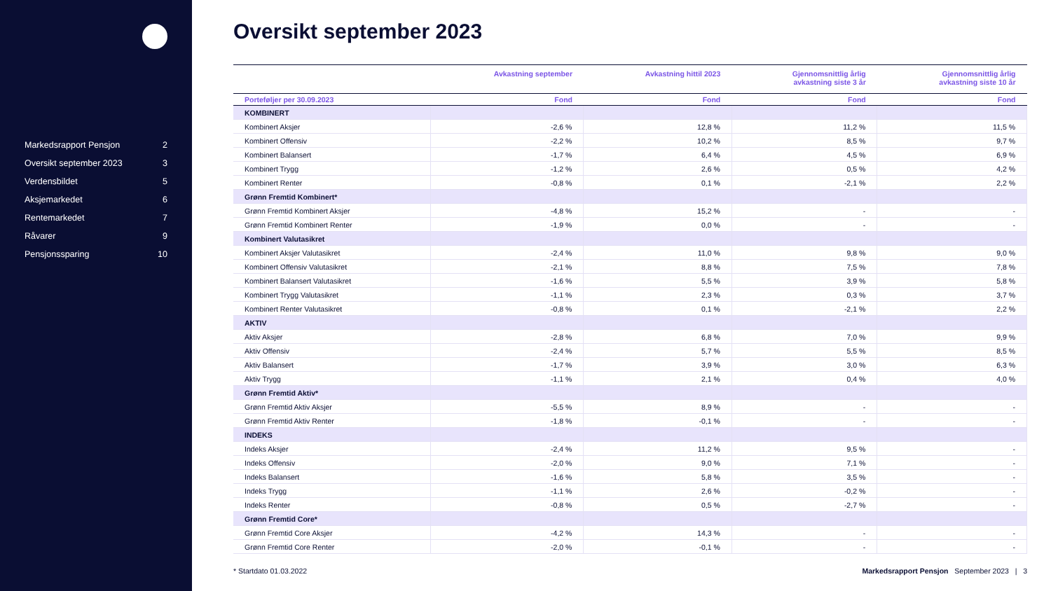Markedsrapport Pensjon 2
Oversikt september 2023 3
Verdensbildet 5
Aksjemarkedet 6
Rentemarkedet 7
Råvarer 9
Pensjonssparing 10
Oversikt september 2023
| | Avkastning september | Avkastning hittil 2023 | Gjennomsnittlig årlig avkastning siste 3 år | Gjennomsnittlig årlig avkastning siste 10 år |
| --- | --- | --- | --- | --- |
| Porteføljer per 30.09.2023 | Fond | Fond | Fond | Fond |
| KOMBINERT | | | | |
| Kombinert Aksjer | -2,6 % | 12,8 % | 11,2 % | 11,5 % |
| Kombinert Offensiv | -2,2 % | 10,2 % | 8,5 % | 9,7 % |
| Kombinert Balansert | -1,7 % | 6,4 % | 4,5 % | 6,9 % |
| Kombinert Trygg | -1,2 % | 2,6 % | 0,5 % | 4,2 % |
| Kombinert Renter | -0,8 % | 0,1 % | -2,1 % | 2,2 % |
| Grønn Fremtid Kombinert* | | | | |
| Grønn Fremtid Kombinert Aksjer | -4,8 % | 15,2 % | - | - |
| Grønn Fremtid Kombinert Renter | -1,9 % | 0,0 % | - | - |
| Kombinert Valutasikret | | | | |
| Kombinert Aksjer Valutasikret | -2,4 % | 11,0 % | 9,8 % | 9,0 % |
| Kombinert Offensiv Valutasikret | -2,1 % | 8,8 % | 7,5 % | 7,8 % |
| Kombinert Balansert Valutasikret | -1,6 % | 5,5 % | 3,9 % | 5,8 % |
| Kombinert Trygg Valutasikret | -1,1 % | 2,3 % | 0,3 % | 3,7 % |
| Kombinert Renter Valutasikret | -0,8 % | 0,1 % | -2,1 % | 2,2 % |
| AKTIV | | | | |
| Aktiv Aksjer | -2,8 % | 6,8 % | 7,0 % | 9,9 % |
| Aktiv Offensiv | -2,4 % | 5,7 % | 5,5 % | 8,5 % |
| Aktiv Balansert | -1,7 % | 3,9 % | 3,0 % | 6,3 % |
| Aktiv Trygg | -1,1 % | 2,1 % | 0,4 % | 4,0 % |
| Grønn Fremtid Aktiv* | | | | |
| Grønn Fremtid Aktiv Aksjer | -5,5 % | 8,9 % | - | - |
| Grønn Fremtid Aktiv Renter | -1,8 % | -0,1 % | - | - |
| INDEKS | | | | |
| Indeks Aksjer | -2,4 % | 11,2 % | 9,5 % | - |
| Indeks Offensiv | -2,0 % | 9,0 % | 7,1 % | - |
| Indeks Balansert | -1,6 % | 5,8 % | 3,5 % | - |
| Indeks Trygg | -1,1 % | 2,6 % | -0,2 % | - |
| Indeks Renter | -0,8 % | 0,5 % | -2,7 % | - |
| Grønn Fremtid Core* | | | | |
| Grønn Fremtid Core Aksjer | -4,2 % | 14,3 % | - | - |
| Grønn Fremtid Core Renter | -2,0 % | -0,1 % | - | - |
* Startdato 01.03.2022 Markedsrapport Pensjon September 2023 | 3